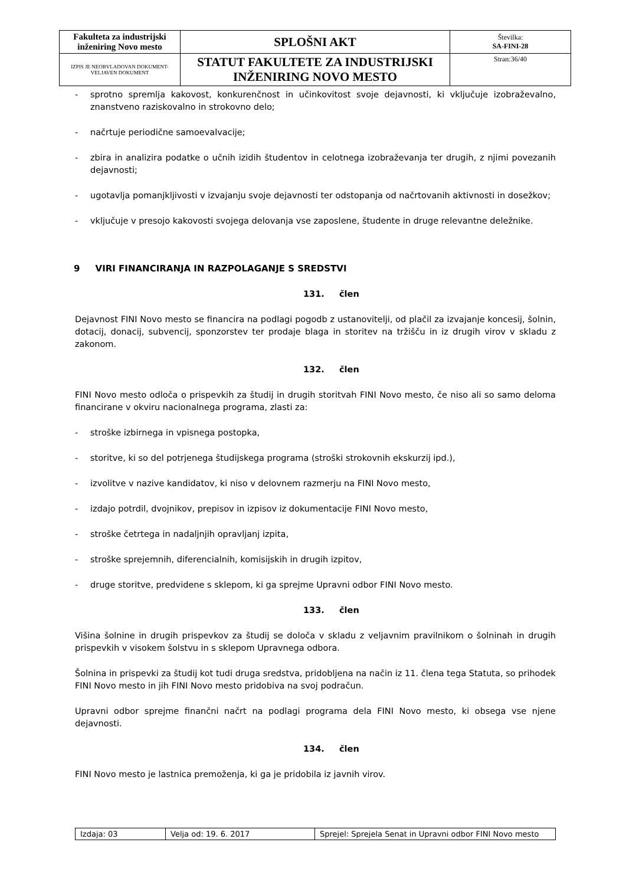| Fakulteta za industrijski inženiring Novo mesto | SPLOŠNI AKT | Številka: SA-FINI-28 |
| IZPIS JE NEOBVLADOVAN DOKUMENT-VELJAVEN DOKUMENT | STATUT FAKULTETE ZA INDUSTRIJSKI INŽENIRING NOVO MESTO | Stran:36/40 |
- sprotno spremlja kakovost, konkurenčnost in učinkovitost svoje dejavnosti, ki vključuje izobraževalno, znanstveno raziskovalno in strokovno delo;
- načrtuje periodične samoevalvacije;
- zbira in analizira podatke o učnih izidih študentov in celotnega izobraževanja ter drugih, z njimi povezanih dejavnosti;
- ugotavlja pomanjkljivosti v izvajanju svoje dejavnosti ter odstopanja od načrtovanih aktivnosti in dosežkov;
- vključuje v presojo kakovosti svojega delovanja vse zaposlene, študente in druge relevantne deležnike.
9 VIRI FINANCIRANJA IN RAZPOLAGANJE S SREDSTVI
131. člen
Dejavnost FINI Novo mesto se financira na podlagi pogodb z ustanovitelji, od plačil za izvajanje koncesij, šolnin, dotacij, donacij, subvencij, sponzorstev ter prodaje blaga in storitev na tržišču in iz drugih virov v skladu z zakonom.
132. člen
FINI Novo mesto odloča o prispevkih za študij in drugih storitvah FINI Novo mesto, če niso ali so samo deloma financirane v okviru nacionalnega programa, zlasti za:
- stroške izbirnega in vpisnega postopka,
- storitve, ki so del potrjenega študijskega programa (stroški strokovnih ekskurzij ipd.),
- izvolitve v nazive kandidatov, ki niso v delovnem razmerju na FINI Novo mesto,
- izdajo potrdil, dvojnikov, prepisov in izpisov iz dokumentacije FINI Novo mesto,
- stroške četrtega in nadaljnjih opravljanj izpita,
- stroške sprejemnih, diferencialnih, komisijskih in drugih izpitov,
- druge storitve, predvidene s sklepom, ki ga sprejme Upravni odbor FINI Novo mesto.
133. člen
Višina šolnine in drugih prispevkov za študij se določa v skladu z veljavnim pravilnikom o šolninah in drugih prispevkih v visokem šolstvu in s sklepom Upravnega odbora.
Šolnina in prispevki za študij kot tudi druga sredstva, pridobljena na način iz 11. člena tega Statuta, so prihodek FINI Novo mesto in jih FINI Novo mesto pridobiva na svoj podračun.
Upravni odbor sprejme finančni načrt na podlagi programa dela FINI Novo mesto, ki obsega vse njene dejavnosti.
134. člen
FINI Novo mesto je lastnica premoženja, ki ga je pridobila iz javnih virov.
| Izdaja: 03 | Velja od: 19. 6. 2017 | Sprejel: Sprejela Senat in Upravni odbor FINI Novo mesto |